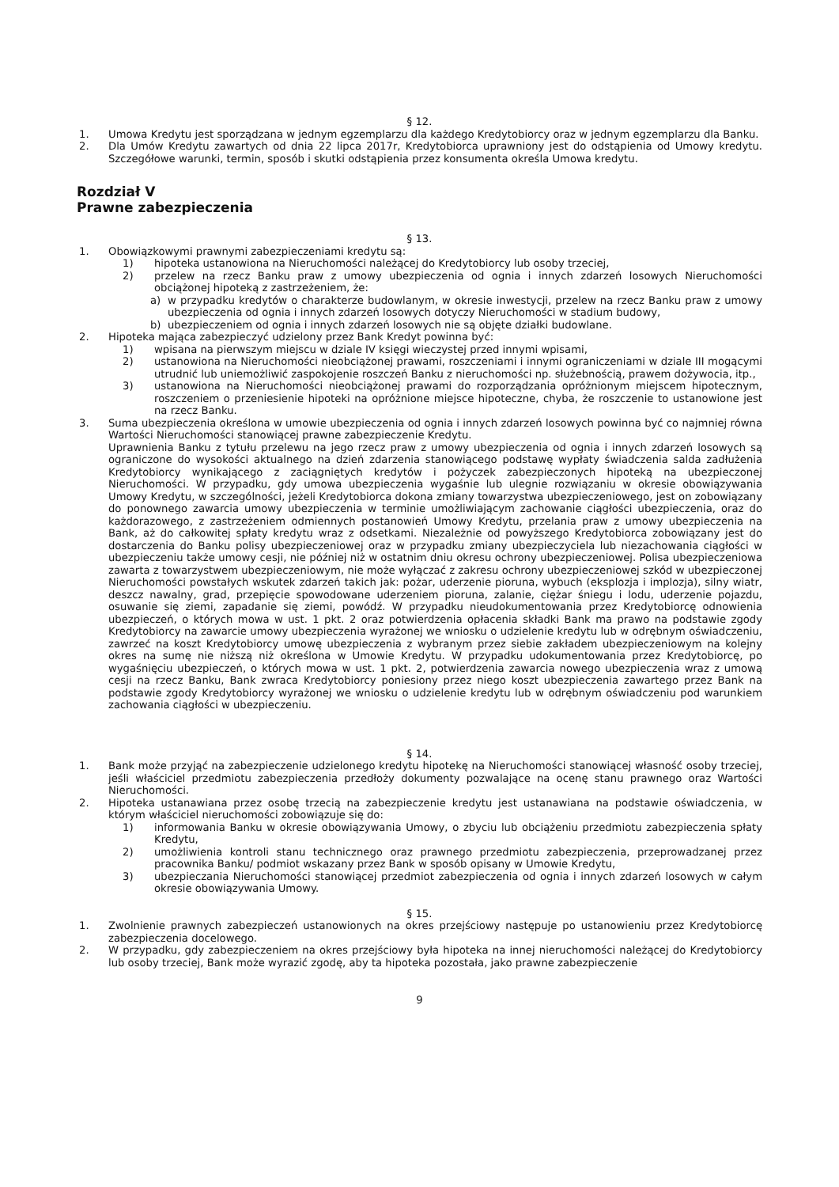§ 12.
1. Umowa Kredytu jest sporządzana w jednym egzemplarzu dla każdego Kredytobiorcy oraz w jednym egzemplarzu dla Banku.
2. Dla Umów Kredytu zawartych od dnia 22 lipca 2017r, Kredytobiorca uprawniony jest do odstąpienia od Umowy kredytu. Szczegółowe warunki, termin, sposób i skutki odstąpienia przez konsumenta określa Umowa kredytu.
Rozdział V
Prawne zabezpieczenia
§ 13.
1. Obowiązkowymi prawnymi zabezpieczeniami kredytu są:
1) hipoteka ustanowiona na Nieruchomości należącej do Kredytobiorcy lub osoby trzeciej,
2) przelew na rzecz Banku praw z umowy ubezpieczenia od ognia i innych zdarzeń losowych Nieruchomości obciążonej hipoteką z zastrzeżeniem, że:
a) w przypadku kredytów o charakterze budowlanym, w okresie inwestycji, przelew na rzecz Banku praw z umowy ubezpieczenia od ognia i innych zdarzeń losowych dotyczy Nieruchomości w stadium budowy,
b) ubezpieczeniem od ognia i innych zdarzeń losowych nie są objęte działki budowlane.
2. Hipoteka mająca zabezpieczyć udzielony przez Bank Kredyt powinna być:
1) wpisana na pierwszym miejscu w dziale IV księgi wieczystej przed innymi wpisami,
2) ustanowiona na Nieruchomości nieobciążonej prawami, roszczeniami i innymi ograniczeniami w dziale III mogącymi utrudnić lub uniemożliwić zaspokojenie roszczeń Banku z nieruchomości np. służebnością, prawem dożywocia, itp.,
3) ustanowiona na Nieruchomości nieobciążonej prawami do rozporządzania opróżnionym miejscem hipotecznym, roszczeniem o przeniesienie hipoteki na opróżnione miejsce hipoteczne, chyba, że roszczenie to ustanowione jest na rzecz Banku.
3. Suma ubezpieczenia określona w umowie ubezpieczenia od ognia i innych zdarzeń losowych powinna być co najmniej równa Wartości Nieruchomości stanowiącej prawne zabezpieczenie Kredytu.
Uprawnienia Banku z tytułu przelewu na jego rzecz praw z umowy ubezpieczenia od ognia i innych zdarzeń losowych są ograniczone do wysokości aktualnego na dzień zdarzenia stanowiącego podstawę wypłaty świadczenia salda zadłużenia Kredytobiorcy wynikającego z zaciągniętych kredytów i pożyczek zabezpieczonych hipoteką na ubezpieczonej Nieruchomości. W przypadku, gdy umowa ubezpieczenia wygaśnie lub ulegnie rozwiązaniu w okresie obowiązywania Umowy Kredytu, w szczególności, jeżeli Kredytobiorca dokona zmiany towarzystwa ubezpieczeniowego, jest on zobowiązany do ponownego zawarcia umowy ubezpieczenia w terminie umożliwiającym zachowanie ciągłości ubezpieczenia, oraz do każdorazowego, z zastrzeżeniem odmiennych postanowień Umowy Kredytu, przelania praw z umowy ubezpieczenia na Bank, aż do całkowitej spłaty kredytu wraz z odsetkami. Niezależnie od powyższego Kredytobiorca zobowiązany jest do dostarczenia do Banku polisy ubezpieczeniowej oraz w przypadku zmiany ubezpieczyciela lub niezachowania ciągłości w ubezpieczeniu także umowy cesji, nie później niż w ostatnim dniu okresu ochrony ubezpieczeniowej. Polisa ubezpieczeniowa zawarta z towarzystwem ubezpieczeniowym, nie może wyłączać z zakresu ochrony ubezpieczeniowej szkód w ubezpieczonej Nieruchomości powstałych wskutek zdarzeń takich jak: pożar, uderzenie pioruna, wybuch (eksplozja i implozja), silny wiatr, deszcz nawalny, grad, przepięcie spowodowane uderzeniem pioruna, zalanie, ciężar śniegu i lodu, uderzenie pojazdu, osuwanie się ziemi, zapadanie się ziemi, powódź. W przypadku nieudokumentowania przez Kredytobiorcę odnowienia ubezpieczeń, o których mowa w ust. 1 pkt. 2 oraz potwierdzenia opłacenia składki Bank ma prawo na podstawie zgody Kredytobiorcy na zawarcie umowy ubezpieczenia wyrażonej we wniosku o udzielenie kredytu lub w odrębnym oświadczeniu, zawrzeć na koszt Kredytobiorcy umowę ubezpieczenia z wybranym przez siebie zakładem ubezpieczeniowym na kolejny okres na sumę nie niższą niż określona w Umowie Kredytu. W przypadku udokumentowania przez Kredytobiorcę, po wygaśnięciu ubezpieczeń, o których mowa w ust. 1 pkt. 2, potwierdzenia zawarcia nowego ubezpieczenia wraz z umową cesji na rzecz Banku, Bank zwraca Kredytobiorcy poniesiony przez niego koszt ubezpieczenia zawartego przez Bank na podstawie zgody Kredytobiorcy wyrażonej we wniosku o udzielenie kredytu lub w odrębnym oświadczeniu pod warunkiem zachowania ciągłości w ubezpieczeniu.
§ 14.
1. Bank może przyjąć na zabezpieczenie udzielonego kredytu hipotekę na Nieruchomości stanowiącej własność osoby trzeciej, jeśli właściciel przedmiotu zabezpieczenia przedłoży dokumenty pozwalające na ocenę stanu prawnego oraz Wartości Nieruchomości.
2. Hipoteka ustanawiana przez osobę trzecią na zabezpieczenie kredytu jest ustanawiana na podstawie oświadczenia, w którym właściciel nieruchomości zobowiązuje się do:
1) informowania Banku w okresie obowiązywania Umowy, o zbyciu lub obciążeniu przedmiotu zabezpieczenia spłaty Kredytu,
2) umożliwienia kontroli stanu technicznego oraz prawnego przedmiotu zabezpieczenia, przeprowadzanej przez pracownika Banku/ podmiot wskazany przez Bank w sposób opisany w Umowie Kredytu,
3) ubezpieczania Nieruchomości stanowiącej przedmiot zabezpieczenia od ognia i innych zdarzeń losowych w całym okresie obowiązywania Umowy.
§ 15.
1. Zwolnienie prawnych zabezpieczeń ustanowionych na okres przejściowy następuje po ustanowieniu przez Kredytobiorcę zabezpieczenia docelowego.
2. W przypadku, gdy zabezpieczeniem na okres przejściowy była hipoteka na innej nieruchomości należącej do Kredytobiorcy lub osoby trzeciej, Bank może wyrazić zgodę, aby ta hipoteka pozostała, jako prawne zabezpieczenie
9